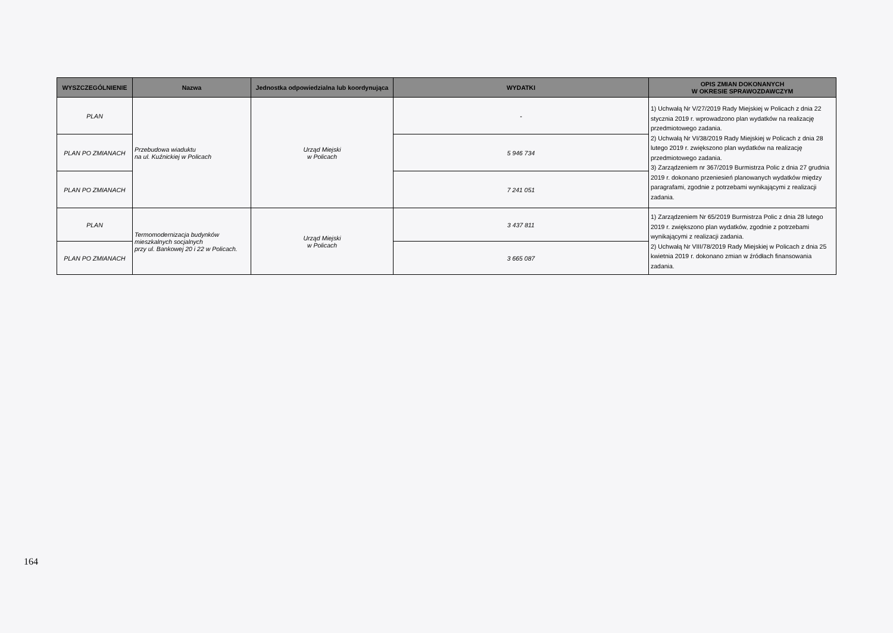| WYSZCZEGÓLNIENIE | Nazwa | Jednostka odpowiedzialna lub koordynująca | WYDATKI | OPIS ZMIAN DOKONANYCH W OKRESIE SPRAWOZDAWCZYM |
| --- | --- | --- | --- | --- |
| PLAN | Przebudowa wiaduktu na ul. Kuźnickiej w Policach | Urząd Miejski w Policach | - | 1) Uchwałą Nr V/27/2019 Rady Miejskiej w Policach z dnia 22 stycznia 2019 r. wprowadzono plan wydatków na realizację przedmiotowego zadania. 2) Uchwałą Nr VI/38/2019 Rady Miejskiej w Policach z dnia 28 lutego 2019 r. zwiększono plan wydatków na realizację przedmiotowego zadania. 3) Zarządzeniem nr 367/2019 Burmistrza Polic z dnia 27 grudnia 2019 r. dokonano przeniesień planowanych wydatków między paragrafami, zgodnie z potrzebami wynikającymi z realizacji zadania. |
| PLAN PO ZMIANACH | | | 5 946 734 | |
| PLAN PO ZMIANACH | | | 7 241 051 | |
| PLAN | Termomodernizacja budynków mieszkalnych socjalnych przy ul. Bankowej 20 i 22 w Policach. | Urząd Miejski w Policach | 3 437 811 | 1) Zarządzeniem Nr 65/2019 Burmistrza Polic z dnia 28 lutego 2019 r. zwiększono plan wydatków, zgodnie z potrzebami wynikającymi z realizacji zadania. 2) Uchwałą Nr VIII/78/2019 Rady Miejskiej w Policach z dnia 25 kwietnia 2019 r. dokonano zmian w źródłach finansowania zadania. |
| PLAN PO ZMIANACH | | | 3 665 087 | |
164